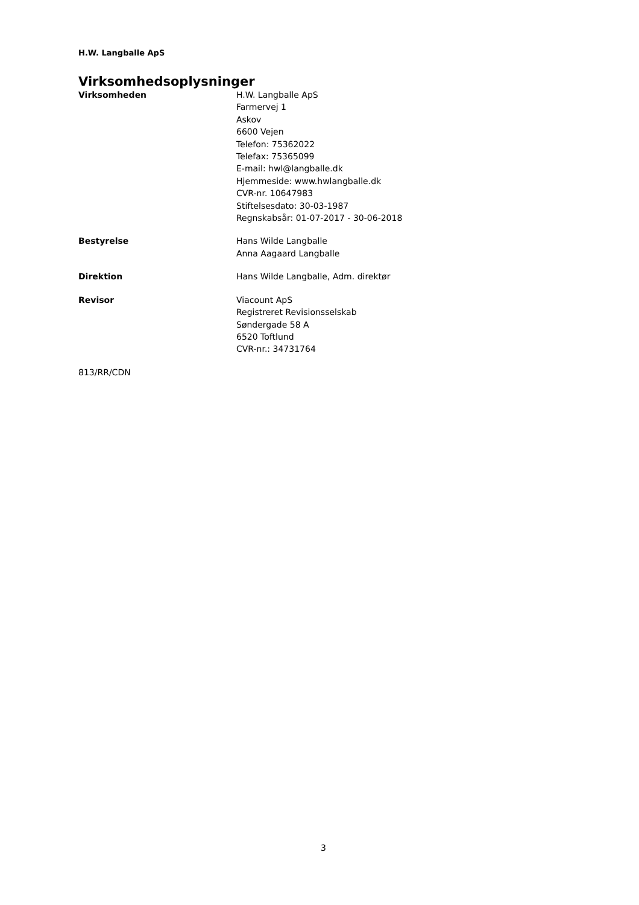H.W. Langballe ApS
Virksomhedsoplysninger
Virksomheden H.W. Langballe ApS
Farmervej 1
Askov
6600 Vejen
Telefon: 75362022
Telefax: 75365099
E-mail: hwl@langballe.dk
Hjemmeside: www.hwlangballe.dk
CVR-nr. 10647983
Stiftelsesdato: 30-03-1987
Regnskabsår: 01-07-2017 - 30-06-2018
Bestyrelse Hans Wilde Langballe
Anna Aagaard Langballe
Direktion Hans Wilde Langballe, Adm. direktør
Revisor Viacount ApS
Registreret Revisionsselskab
Søndergade 58 A
6520 Toftlund
CVR-nr.: 34731764
813/RR/CDN
3